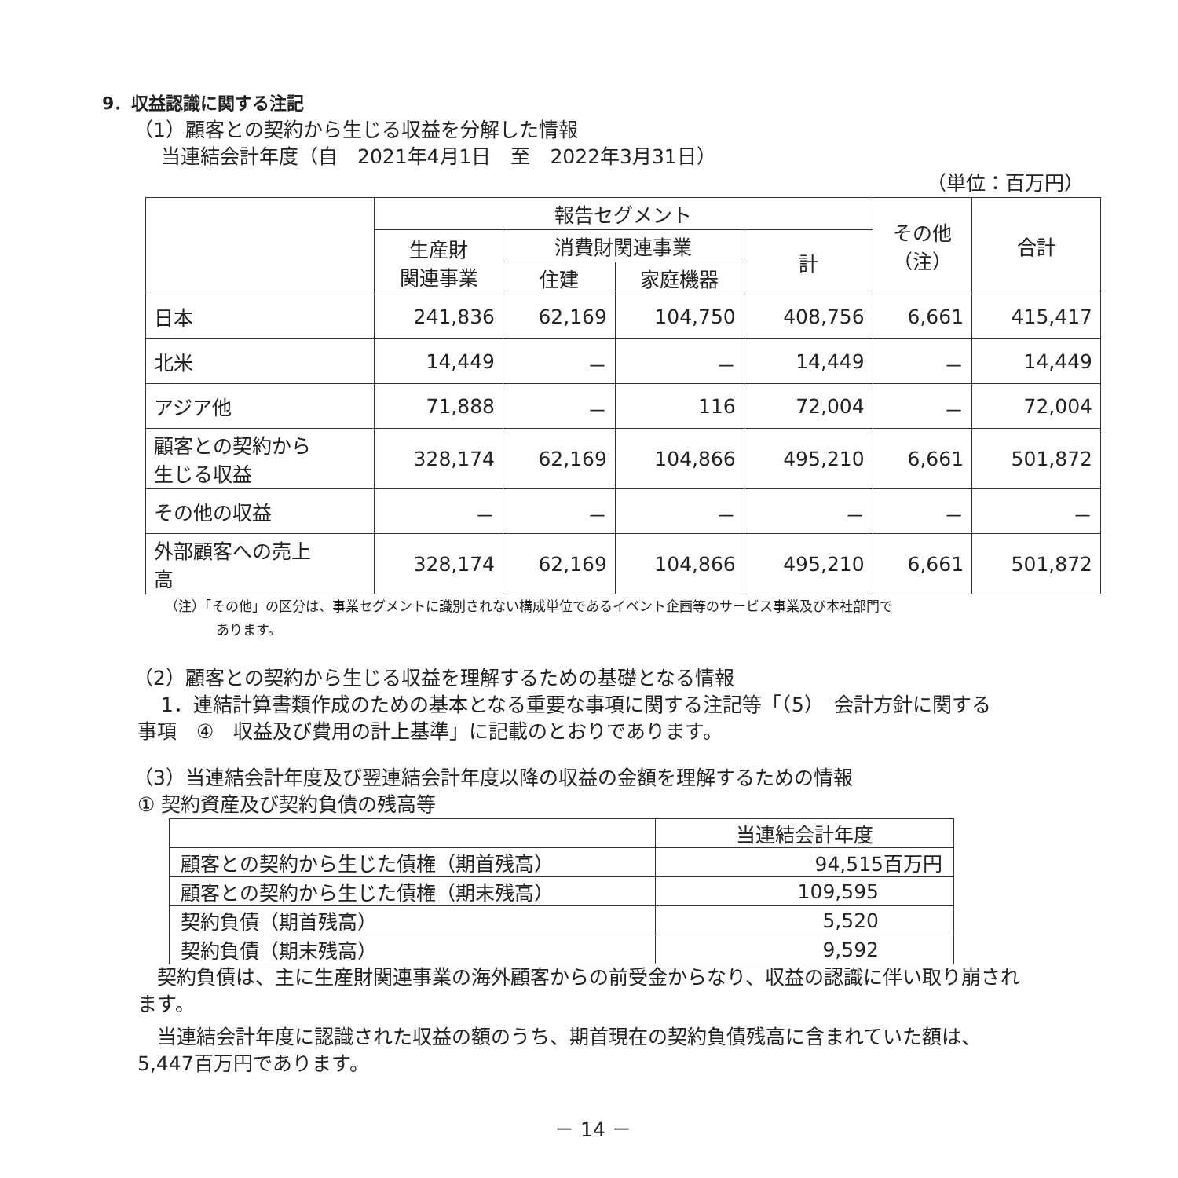9．収益認識に関する注記
（1）顧客との契約から生じる収益を分解した情報
当連結会計年度（自　2021年4月1日　至　2022年3月31日）
（単位：百万円）
| | 報告セグメント | | | | その他 （注） | 合計 |
| --- | --- | --- | --- | --- | --- | --- |
| | 生産財 関連事業 | 消費財関連事業 | | 計 | | |
| | | 住建 | 家庭機器 | | | |
| 日本 | 241,836 | 62,169 | 104,750 | 408,756 | 6,661 | 415,417 |
| 北米 | 14,449 | － | － | 14,449 | － | 14,449 |
| アジア他 | 71,888 | － | 116 | 72,004 | － | 72,004 |
| 顧客との契約から 生じる収益 | 328,174 | 62,169 | 104,866 | 495,210 | 6,661 | 501,872 |
| その他の収益 | － | － | － | － | － | － |
| 外部顧客への売上 高 | 328,174 | 62,169 | 104,866 | 495,210 | 6,661 | 501,872 |
（注）「その他」の区分は、事業セグメントに識別されない構成単位であるイベント企画等のサービス事業及び本社部門で
あります。
（2）顧客との契約から生じる収益を理解するための基礎となる情報
　1．連結計算書類作成のための基本となる重要な事項に関する注記等「（5）　会計方針に関する
事項　④　収益及び費用の計上基準」に記載のとおりであります。
（3）当連結会計年度及び翌連結会計年度以降の収益の金額を理解するための情報
① 契約資産及び契約負債の残高等
| | 当連結会計年度 |
| --- | --- |
| 顧客との契約から生じた債権（期首残高） | 94,515百万円 |
| 顧客との契約から生じた債権（期末残高） | 109,595 |
| 契約負債（期首残高） | 5,520 |
| 契約負債（期末残高） | 9,592 |
　契約負債は、主に生産財関連事業の海外顧客からの前受金からなり、収益の認識に伴い取り崩され
ます。
　当連結会計年度に認識された収益の額のうち、期首現在の契約負債残高に含まれていた額は、
5,447百万円であります。
－ 14 －